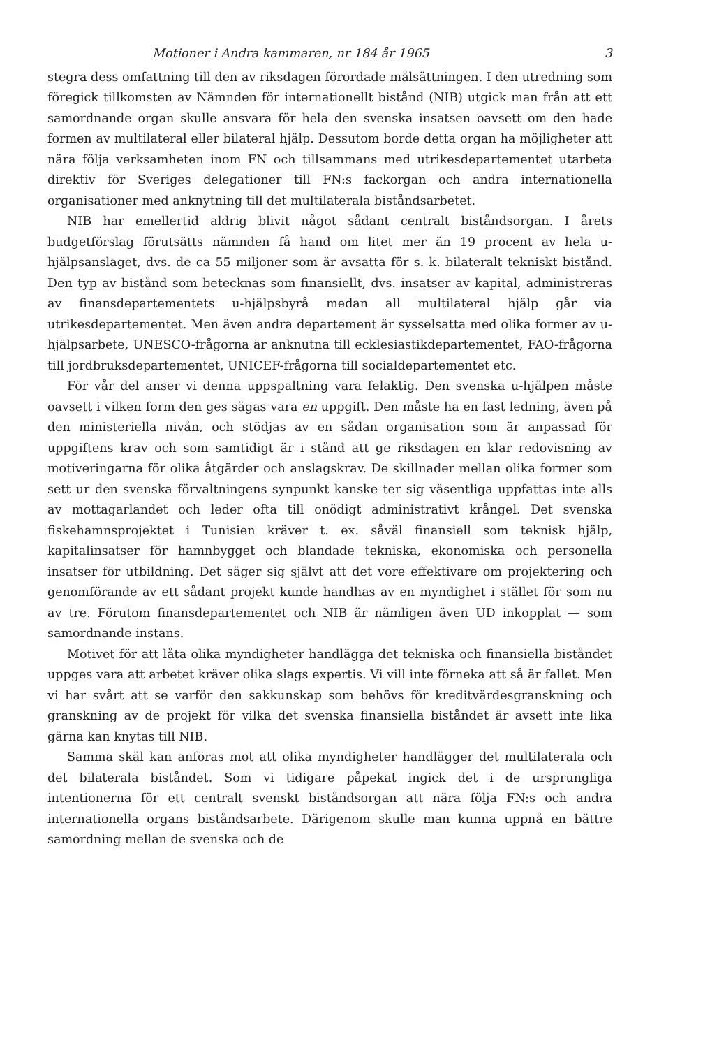Motioner i Andra kammaren, nr 184 år 1965 3
stegra dess omfattning till den av riksdagen förordade målsättningen. I den utredning som föregick tillkomsten av Nämnden för internationellt bistånd (NIB) utgick man från att ett samordnande organ skulle ansvara för hela den svenska insatsen oavsett om den hade formen av multilateral eller bilateral hjälp. Dessutom borde detta organ ha möjligheter att nära följa verksamheten inom FN och tillsammans med utrikesdepartementet utarbeta direktiv för Sveriges delegationer till FN:s fackorgan och andra internationella organisationer med anknytning till det multilaterala biståndsarbetet.
NIB har emellertid aldrig blivit något sådant centralt biståndsorgan. I årets budgetförslag förutsätts nämnden få hand om litet mer än 19 procent av hela u-hjälpsanslaget, dvs. de ca 55 miljoner som är avsatta för s. k. bilateralt tekniskt bistånd. Den typ av bistånd som betecknas som finansiellt, dvs. insatser av kapital, administreras av finansdepartementets u-hjälpsbyrå medan all multilateral hjälp går via utrikesdepartementet. Men även andra departement är sysselsatta med olika former av u-hjälpsarbete, UNESCO-frågorna är anknutna till ecklesiastikdepartementet, FAO-frågorna till jordbruksdepartementet, UNICEF-frågorna till socialdepartementet etc.
För vår del anser vi denna uppspaltning vara felaktig. Den svenska u-hjälpen måste oavsett i vilken form den ges sägas vara en uppgift. Den måste ha en fast ledning, även på den ministeriella nivån, och stödjas av en sådan organisation som är anpassad för uppgiftens krav och som samtidigt är i stånd att ge riksdagen en klar redovisning av motiveringarna för olika åtgärder och anslagskrav. De skillnader mellan olika former som sett ur den svenska förvaltningens synpunkt kanske ter sig väsentliga uppfattas inte alls av mottagarlandet och leder ofta till onödigt administrativt krångel. Det svenska fiskehamnsprojektet i Tunisien kräver t. ex. såväl finansiell som teknisk hjälp, kapitalinsatser för hamnbygget och blandade tekniska, ekonomiska och personella insatser för utbildning. Det säger sig självt att det vore effektivare om projektering och genomförande av ett sådant projekt kunde handhas av en myndighet i stället för som nu av tre. Förutom finansdepartementet och NIB är nämligen även UD inkopplat — som samordnande instans.
Motivet för att låta olika myndigheter handlägga det tekniska och finansiella biståndet uppges vara att arbetet kräver olika slags expertis. Vi vill inte förneka att så är fallet. Men vi har svårt att se varför den sakkunskap som behövs för kreditvärdesgranskning och granskning av de projekt för vilka det svenska finansiella biståndet är avsett inte lika gärna kan knytas till NIB.
Samma skäl kan anföras mot att olika myndigheter handlägger det multilaterala och det bilaterala biståndet. Som vi tidigare påpekat ingick det i de ursprungliga intentionerna för ett centralt svenskt biståndsorgan att nära följa FN:s och andra internationella organs biståndsarbete. Därigenom skulle man kunna uppnå en bättre samordning mellan de svenska och de